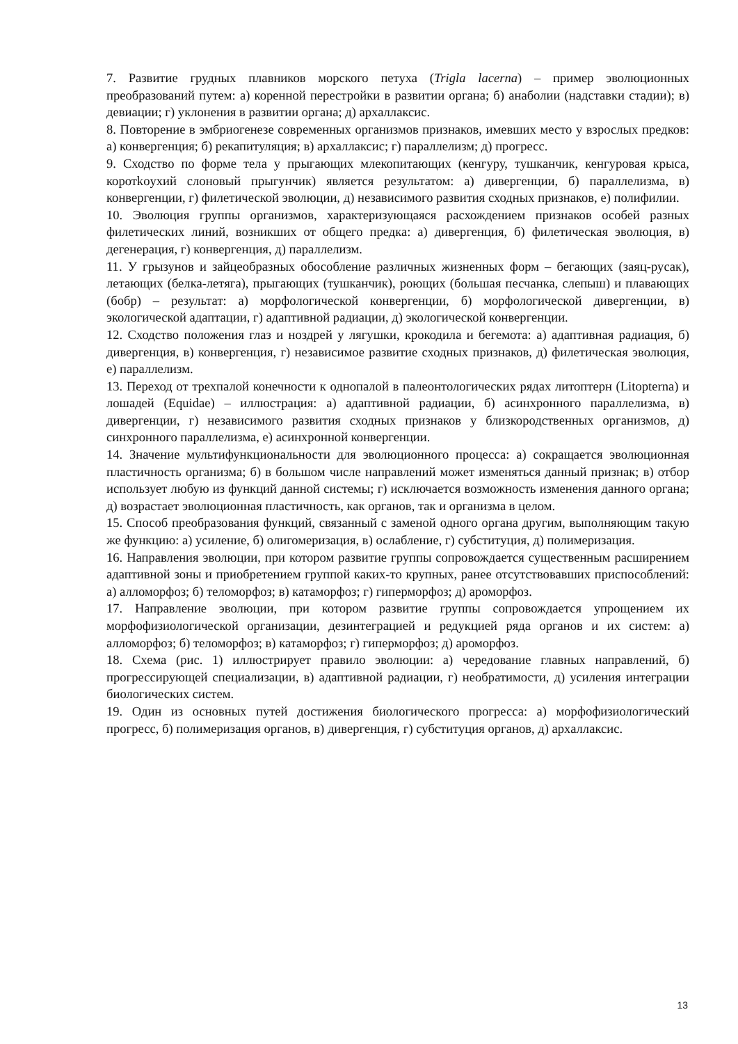7. Развитие грудных плавников морского петуха (Trigla lacerna) – пример эволюционных преобразований путем: а) коренной перестройки в развитии органа; б) анаболии (надставки стадии); в) девиации; г) уклонения в развитии органа; д) архаллаксис.
8. Повторение в эмбриогенезе современных организмов признаков, имевших место у взрослых предков: а) конвергенция; б) рекапитуляция; в) архаллаксис; г) параллелизм; д) прогресс.
9. Сходство по форме тела у прыгающих млекопитающих (кенгуру, тушканчик, кенгуровая крыса, коротkoухий слоновый прыгунчик) является результатом: а) дивергенции, б) параллелизма, в) конвергенции, г) филетической эволюции, д) независимого развития сходных признаков, е) полифилии.
10. Эволюция группы организмов, характеризующаяся расхождением признаков особей разных филетических линий, возникших от общего предка: а) дивергенция, б) филетическая эволюция, в) дегенерация, г) конвергенция, д) параллелизм.
11. У грызунов и зайцеобразных обособление различных жизненных форм – бегающих (заяц-русак), летающих (белка-летяга), прыгающих (тушканчик), роющих (большая песчанка, слепыш) и плавающих (бобр) – результат: а) морфологической конвергенции, б) морфологической дивергенции, в) экологической адаптации, г) адаптивной радиации, д) экологической конвергенции.
12. Сходство положения глаз и ноздрей у лягушки, крокодила и бегемота: а) адаптивная радиация, б) дивергенция, в) конвергенция, г) независимое развитие сходных признаков, д) филетическая эволюция, е) параллелизм.
13. Переход от трехпалой конечности к однопалой в палеонтологических рядах литоптерн (Litopterna) и лошадей (Equidae) – иллюстрация: а) адаптивной радиации, б) асинхронного параллелизма, в) дивергенции, г) независимого развития сходных признаков у близкородственных организмов, д) синхронного параллелизма, е) асинхронной конвергенции.
14. Значение мультифункциональности для эволюционного процесса: а) сокращается эволюционная пластичность организма; б) в большом числе направлений может изменяться данный признак; в) отбор использует любую из функций данной системы; г) исключается возможность изменения данного органа; д) возрастает эволюционная пластичность, как органов, так и организма в целом.
15. Способ преобразования функций, связанный с заменой одного органа другим, выполняющим такую же функцию: а) усиление, б) олигомеризация, в) ослабление, г) субституция, д) полимеризация.
16. Направления эволюции, при котором развитие группы сопровождается существенным расширением адаптивной зоны и приобретением группой каких-то крупных, ранее отсутствовавших приспособлений: а) алломорфоз; б) теломорфоз; в) катаморфоз; г) гиперморфоз; д) ароморфоз.
17. Направление эволюции, при котором развитие группы сопровождается упрощением их морфофизиологической организации, дезинтеграцией и редукцией ряда органов и их систем: а) алломорфоз; б) теломорфоз; в) катаморфоз; г) гиперморфоз; д) ароморфоз.
18. Схема (рис. 1) иллюстрирует правило эволюции: а) чередование главных направлений, б) прогрессирующей специализации, в) адаптивной радиации, г) необратимости, д) усиления интеграции биологических систем.
19. Один из основных путей достижения биологического прогресса: а) морфофизиологический прогресс, б) полимеризация органов, в) дивергенция, г) субституция органов, д) архаллаксис.
13